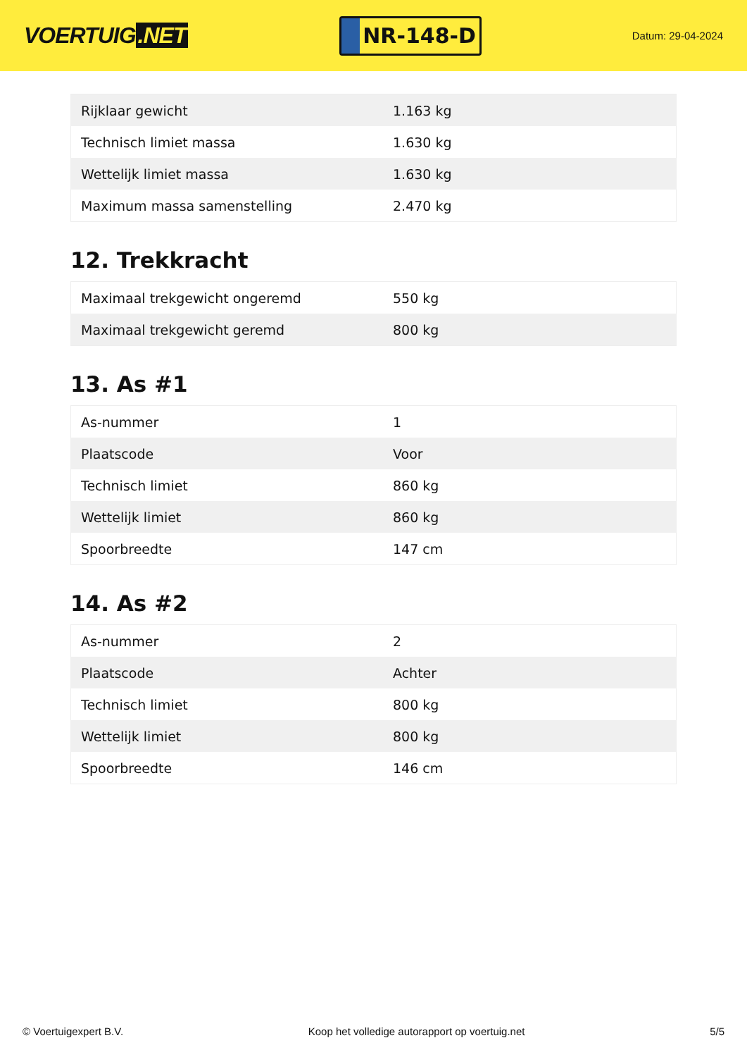VOERTUIG.NET
NR-148-D
Datum: 29-04-2024
| Rijklaar gewicht | 1.163 kg |
| Technisch limiet massa | 1.630 kg |
| Wettelijk limiet massa | 1.630 kg |
| Maximum massa samenstelling | 2.470 kg |
12. Trekkracht
| Maximaal trekgewicht ongeremd | 550 kg |
| Maximaal trekgewicht geremd | 800 kg |
13. As #1
| As-nummer | 1 |
| Plaatscode | Voor |
| Technisch limiet | 860 kg |
| Wettelijk limiet | 860 kg |
| Spoorbreedte | 147 cm |
14. As #2
| As-nummer | 2 |
| Plaatscode | Achter |
| Technisch limiet | 800 kg |
| Wettelijk limiet | 800 kg |
| Spoorbreedte | 146 cm |
© Voertuigexpert B.V. Koop het volledige autorapport op voertuig.net 5/5